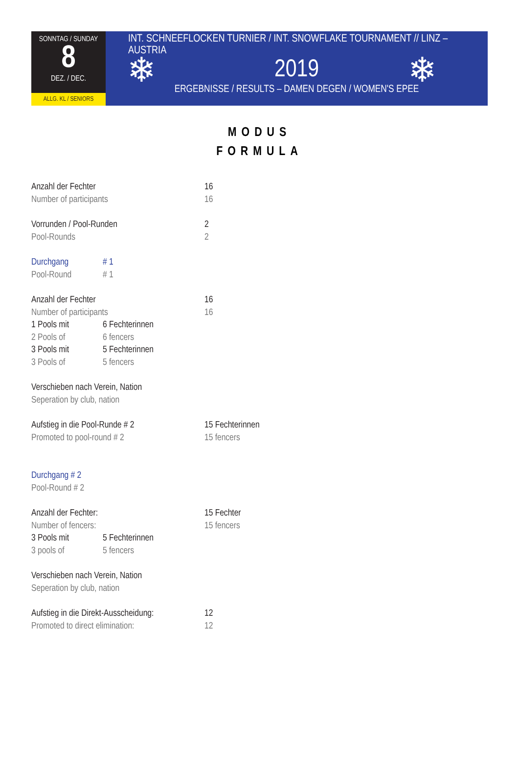SONNTAG / SUNDAY
8
DEZ. / DEC.
ALLG. KL / SENIORS
INT. SCHNEEFLOCKEN TURNIER / INT. SNOWFLAKE TOURNAMENT // LINZ – AUSTRIA
2019
ERGEBNISSE / RESULTS – DAMEN DEGEN / WOMEN'S EPEE
❄ ❄
MODUS
FORMULA
Anzahl der Fechter 16
Number of participants 16
Vorrunden / Pool-Runden 2
Pool-Rounds 2
Durchgang # 1
Pool-Round # 1
Anzahl der Fechter 16
Number of participants 16
1 Pools mit 6 Fechterinnen
2 Pools of 6 fencers
3 Pools mit 5 Fechterinnen
3 Pools of 5 fencers
Verschieben nach Verein, Nation
Seperation by club, nation
Aufstieg in die Pool-Runde # 2 15 Fechterinnen
Promoted to pool-round # 2 15 fencers
Durchgang # 2
Pool-Round # 2
Anzahl der Fechter: 15 Fechter
Number of fencers: 15 fencers
3 Pools mit 5 Fechterinnen
3 pools of 5 fencers
Verschieben nach Verein, Nation
Seperation by club, nation
Aufstieg in die Direkt-Ausscheidung: 12
Promoted to direct elimination: 12